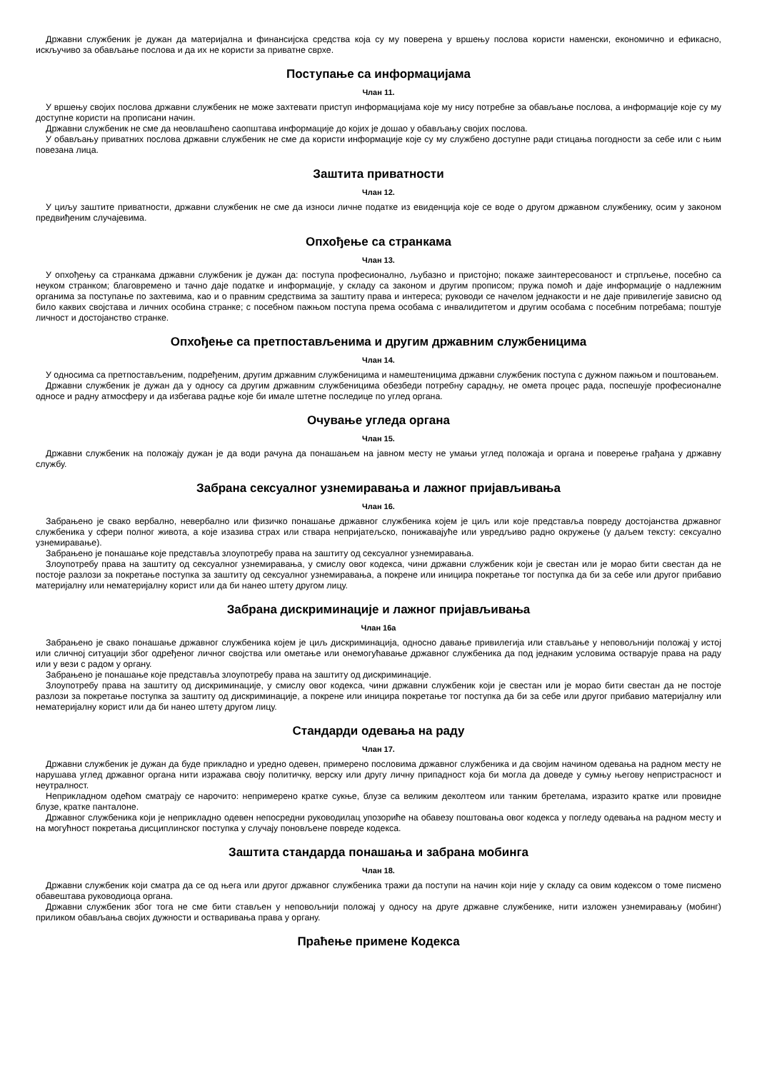Државни службеник је дужан да материјална и финансијска средства која су му поверена у вршењу послова користи наменски, економично и ефикасно, искључиво за обављање послова и да их не користи за приватне сврхе.
Поступање са информацијама
Члан 11.
У вршењу својих послова државни службеник не може захтевати приступ информацијама које му нису потребне за обављање послова, а информације које су му доступне користи на прописани начин.
Државни службеник не сме да неовлашћено саопштава информације до којих је дошао у обављању својих послова.
У обављању приватних послова државни службеник не сме да користи информације које су му службено доступне ради стицања погодности за себе или с њим повезана лица.
Заштита приватности
Члан 12.
У циљу заштите приватности, државни службеник не сме да износи личне податке из евиденција које се воде о другом државном службенику, осим у законом предвиђеним случајевима.
Опхођење са странкама
Члан 13.
У опхођењу са странкама државни службеник је дужан да: поступа професионално, љубазно и пристојно; покаже заинтересованост и стрпљење, посебно са неуком странком; благовремено и тачно даје податке и информације, у складу са законом и другим прописом; пружа помоћ и даје информације о надлежним органима за поступање по захтевима, као и о правним средствима за заштиту права и интереса; руководи се начелом једнакости и не даје привилегије зависно од било каквих својстава и личних особина странке; с посебном пажњом поступа према особама с инвалидитетом и другим особама с посебним потребама; поштује личност и достојанство странке.
Опхођење са претпостављенима и другим државним службеницима
Члан 14.
У односима са претпостављеним, подређеним, другим државним службеницима и намештеницима државни службеник поступа с дужном пажњом и поштовањем.
Државни службеник је дужан да у односу са другим државним службеницима обезбеди потребну сарадњу, не омета процес рада, поспешује професионалне односе и радну атмосферу и да избегава радње које би имале штетне последице по углед органа.
Очување угледа органа
Члан 15.
Државни службеник на положају дужан је да води рачуна да понашањем на јавном месту не умањи углед положаја и органа и поверење грађана у државну службу.
Забрана сексуалног узнемиравања и лажног пријављивања
Члан 16.
Забрањено је свако вербално, невербално или физичко понашање државног службеника којем је циљ или које представља повреду достојанства државног службеника у сфери полног живота, а које изазива страх или ствара непријатељско, понижавајуће или увредљиво радно окружење (у даљем тексту: сексуално узнемиравање).
Забрањено је понашање које представља злоупотребу права на заштиту од сексуалног узнемиравања.
Злоупотребу права на заштиту од сексуалног узнемиравања, у смислу овог кодекса, чини државни службеник који је свестан или је морао бити свестан да не постоје разлози за покретање поступка за заштиту од сексуалног узнемиравања, а покрене или иницира покретање тог поступка да би за себе или другог прибавио материјалну или нематеријалну корист или да би нанео штету другом лицу.
Забрана дискриминације и лажног пријављивања
Члан 16а
Забрањено је свако понашање државног службеника којем је циљ дискриминација, односно давање привилегија или стављање у неповољнији положај у истој или сличној ситуацији због одређеног личног својства или ометање или онемогућавање државног службеника да под једнаким условима остварује права на раду или у вези с радом у органу.
Забрањено је понашање које представља злоупотребу права на заштиту од дискриминације.
Злоупотребу права на заштиту од дискриминације, у смислу овог кодекса, чини државни службеник који је свестан или је морао бити свестан да не постоје разлози за покретање поступка за заштиту од дискриминације, а покрене или иницира покретање тог поступка да би за себе или другог прибавио материјалну или нематеријалну корист или да би нанео штету другом лицу.
Стандарди одевања на раду
Члан 17.
Државни службеник је дужан да буде прикладно и уредно одевен, примерено пословима државног службеника и да својим начином одевања на радном месту не нарушава углед државног органа нити изражава своју политичку, верску или другу личну припадност која би могла да доведе у сумњу његову непристрасност и неутралност.
Неприкладном одећом сматрају се нарочито: непримерено кратке сукње, блузе са великим деколтеом или танким бретелама, изразито кратке или провидне блузе, кратке панталоне.
Државног службеника који је неприкладно одевен непосредни руководилац упозориће на обавезу поштовања овог кодекса у погледу одевања на радном месту и на могућност покретања дисциплинског поступка у случају поновљене повреде кодекса.
Заштита стандарда понашања и забрана мобинга
Члан 18.
Државни службеник који сматра да се од њега или другог државног службеника тражи да поступи на начин који није у складу са овим кодексом о томе писмено обавештава руководиоца органа.
Државни службеник због тога не сме бити стављен у неповољнији положај у односу на друге државне службенике, нити изложен узнемиравању (мобинг) приликом обављања својих дужности и остваривања права у органу.
Праћење примене Кодекса